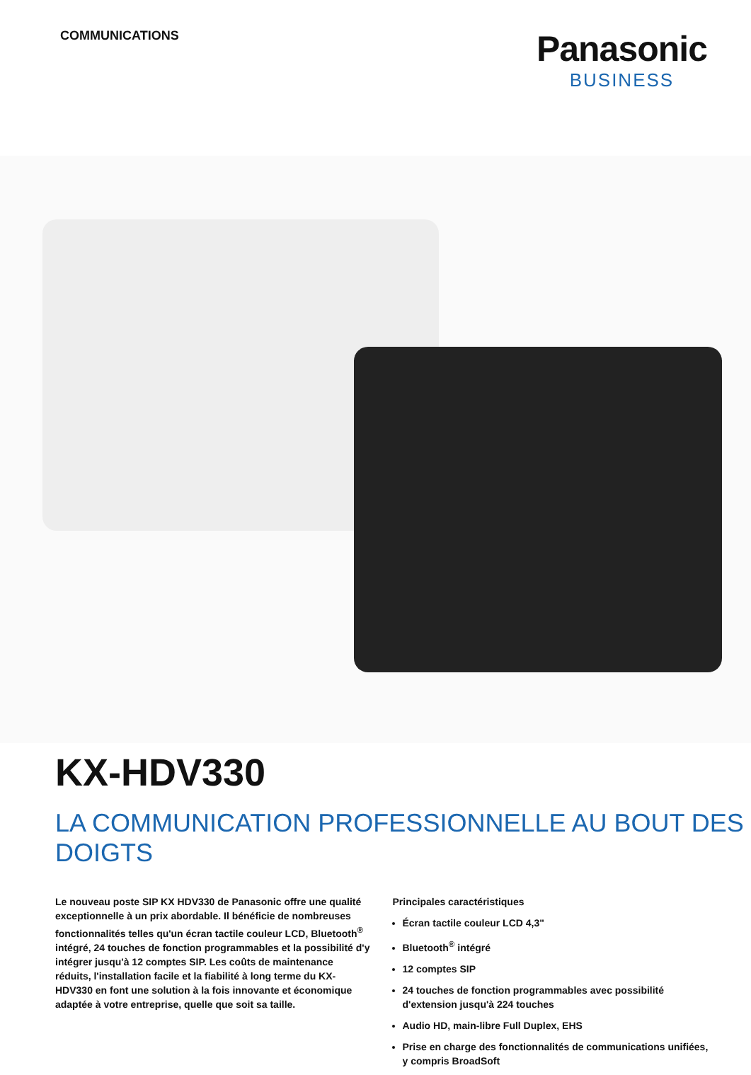COMMUNICATIONS
Panasonic
BUSINESS
KX-HDV330
LA COMMUNICATION PROFESSIONNELLE AU BOUT DES DOIGTS
Le nouveau poste SIP KX HDV330 de Panasonic offre une qualité exceptionnelle à un prix abordable. Il bénéficie de nombreuses fonctionnalités telles qu'un écran tactile couleur LCD, Bluetooth<sup>®</sup> intégré, 24 touches de fonction programmables et la possibilité d'y intégrer jusqu'à 12 comptes SIP. Les coûts de maintenance réduits, l'installation facile et la fiabilité à long terme du KX-HDV330 en font une solution à la fois innovante et économique adaptée à votre entreprise, quelle que soit sa taille.
Principales caractéristiques
Écran tactile couleur LCD 4,3"
Bluetooth<sup>®</sup> intégré
12 comptes SIP
24 touches de fonction programmables avec possibilité d'extension jusqu'à 224 touches
Audio HD, main-libre Full Duplex, EHS
Prise en charge des fonctionnalités de communications unifiées, y compris BroadSoft